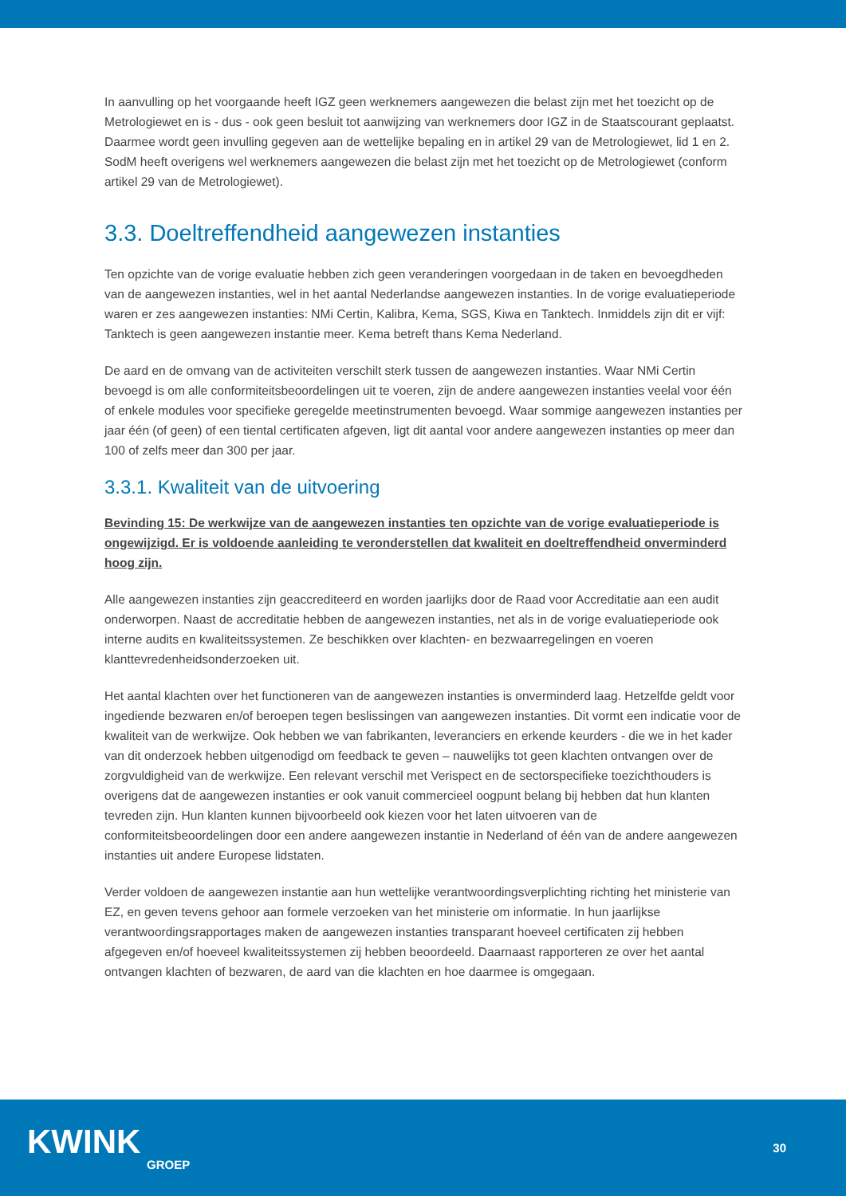In aanvulling op het voorgaande heeft IGZ geen werknemers aangewezen die belast zijn met het toezicht op de Metrologiewet en is - dus - ook geen besluit tot aanwijzing van werknemers door IGZ in de Staatscourant geplaatst. Daarmee wordt geen invulling gegeven aan de wettelijke bepaling en in artikel 29 van de Metrologiewet, lid 1 en 2. SodM heeft overigens wel werknemers aangewezen die belast zijn met het toezicht op de Metrologiewet (conform artikel 29 van de Metrologiewet).
3.3. Doeltreffendheid aangewezen instanties
Ten opzichte van de vorige evaluatie hebben zich geen veranderingen voorgedaan in de taken en bevoegdheden van de aangewezen instanties, wel in het aantal Nederlandse aangewezen instanties. In de vorige evaluatieperiode waren er zes aangewezen instanties: NMi Certin, Kalibra, Kema, SGS, Kiwa en Tanktech. Inmiddels zijn dit er vijf: Tanktech is geen aangewezen instantie meer. Kema betreft thans Kema Nederland.
De aard en de omvang van de activiteiten verschilt sterk tussen de aangewezen instanties. Waar NMi Certin bevoegd is om alle conformiteitsbeoordelingen uit te voeren, zijn de andere aangewezen instanties veelal voor één of enkele modules voor specifieke geregelde meetinstrumenten bevoegd. Waar sommige aangewezen instanties per jaar één (of geen) of een tiental certificaten afgeven, ligt dit aantal voor andere aangewezen instanties op meer dan 100 of zelfs meer dan 300 per jaar.
3.3.1. Kwaliteit van de uitvoering
Bevinding 15: De werkwijze van de aangewezen instanties ten opzichte van de vorige evaluatieperiode is ongewijzigd. Er is voldoende aanleiding te veronderstellen dat kwaliteit en doeltreffendheid onverminderd hoog zijn.
Alle aangewezen instanties zijn geaccrediteerd en worden jaarlijks door de Raad voor Accreditatie aan een audit onderworpen. Naast de accreditatie hebben de aangewezen instanties, net als in de vorige evaluatieperiode ook interne audits en kwaliteitssystemen. Ze beschikken over klachten- en bezwaarregelingen en voeren klanttevredenheidsonderzoeken uit.
Het aantal klachten over het functioneren van de aangewezen instanties is onverminderd laag. Hetzelfde geldt voor ingediende bezwaren en/of beroepen tegen beslissingen van aangewezen instanties. Dit vormt een indicatie voor de kwaliteit van de werkwijze. Ook hebben we van fabrikanten, leveranciers en erkende keurders - die we in het kader van dit onderzoek hebben uitgenodigd om feedback te geven – nauwelijks tot geen klachten ontvangen over de zorgvuldigheid van de werkwijze. Een relevant verschil met Verispect en de sectorspecifieke toezichthouders is overigens dat de aangewezen instanties er ook vanuit commercieel oogpunt belang bij hebben dat hun klanten tevreden zijn. Hun klanten kunnen bijvoorbeeld ook kiezen voor het laten uitvoeren van de conformiteitsbeoordelingen door een andere aangewezen instantie in Nederland of één van de andere aangewezen instanties uit andere Europese lidstaten.
Verder voldoen de aangewezen instantie aan hun wettelijke verantwoordingsverplichting richting het ministerie van EZ, en geven tevens gehoor aan formele verzoeken van het ministerie om informatie. In hun jaarlijkse verantwoordingsrapportages maken de aangewezen instanties transparant hoeveel certificaten zij hebben afgegeven en/of hoeveel kwaliteitssystemen zij hebben beoordeeld. Daarnaast rapporteren ze over het aantal ontvangen klachten of bezwaren, de aard van die klachten en hoe daarmee is omgegaan.
KWINK
GROEP
30